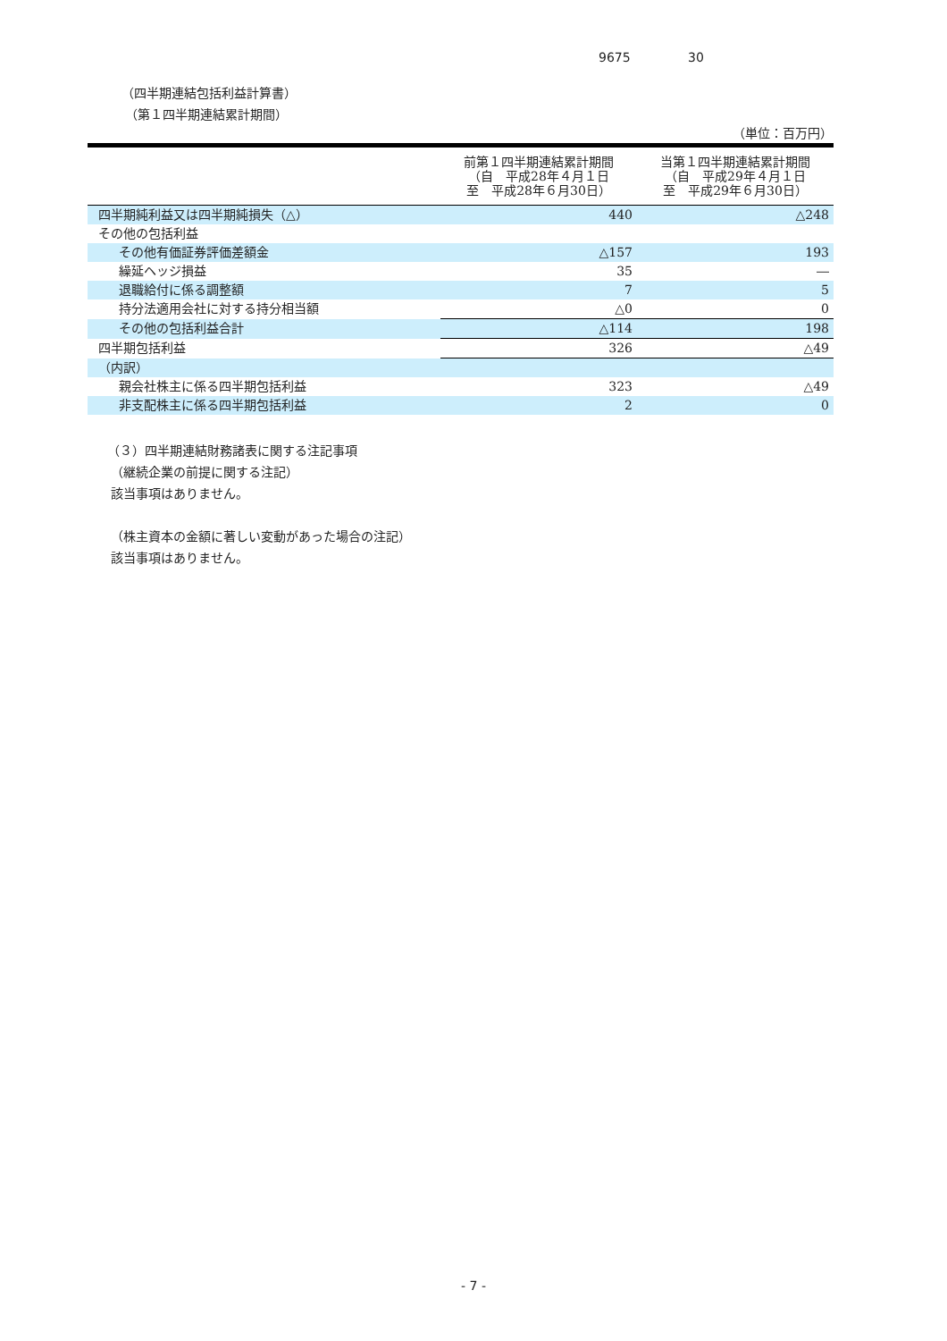9675 30
（四半期連結包括利益計算書）
（第１四半期連結累計期間）
（単位：百万円）
| | 前第１四半期連結累計期間 （自 平成28年４月１日 至 平成28年６月30日） | 当第１四半期連結累計期間 （自 平成29年４月１日 至 平成29年６月30日） |
| --- | --- | --- |
| 四半期純利益又は四半期純損失（△） | 440 | △248 |
| その他の包括利益 | | |
| その他有価証券評価差額金 | △157 | 193 |
| 繰延ヘッジ損益 | 35 | ― |
| 退職給付に係る調整額 | 7 | 5 |
| 持分法適用会社に対する持分相当額 | △0 | 0 |
| その他の包括利益合計 | △114 | 198 |
| 四半期包括利益 | 326 | △49 |
| （内訳） | | |
| 親会社株主に係る四半期包括利益 | 323 | △49 |
| 非支配株主に係る四半期包括利益 | 2 | 0 |
（３）四半期連結財務諸表に関する注記事項
（継続企業の前提に関する注記）
該当事項はありません。
（株主資本の金額に著しい変動があった場合の注記）
該当事項はありません。
- 7 -